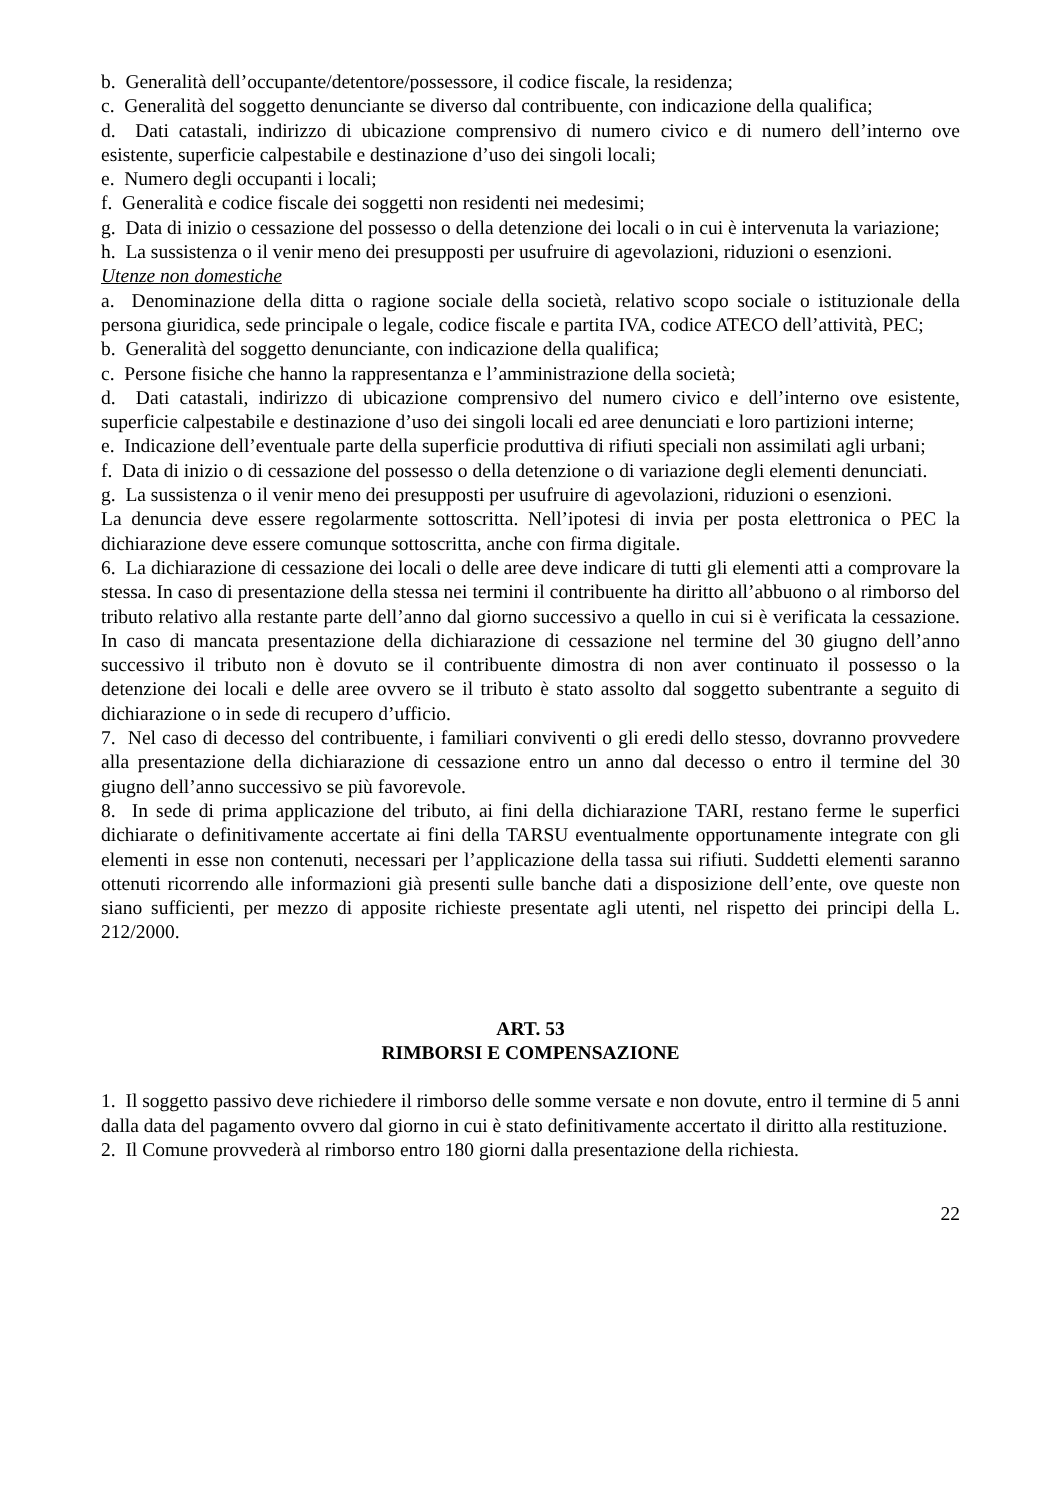b. Generalità dell’occupante/detentore/possessore, il codice fiscale, la residenza;
c. Generalità del soggetto denunciante se diverso dal contribuente, con indicazione della qualifica;
d. Dati catastali, indirizzo di ubicazione comprensivo di numero civico e di numero dell’interno ove esistente, superficie calpestabile e destinazione d’uso dei singoli locali;
e. Numero degli occupanti i locali;
f. Generalità e codice fiscale dei soggetti non residenti nei medesimi;
g. Data di inizio o cessazione del possesso o della detenzione dei locali o in cui è intervenuta la variazione;
h. La sussistenza o il venir meno dei presupposti per usufruire di agevolazioni, riduzioni o esenzioni.
Utenze non domestiche
a. Denominazione della ditta o ragione sociale della società, relativo scopo sociale o istituzionale della persona giuridica, sede principale o legale, codice fiscale e partita IVA, codice ATECO dell’attività, PEC;
b. Generalità del soggetto denunciante, con indicazione della qualifica;
c. Persone fisiche che hanno la rappresentanza e l’amministrazione della società;
d. Dati catastali, indirizzo di ubicazione comprensivo del numero civico e dell’interno ove esistente, superficie calpestabile e destinazione d’uso dei singoli locali ed aree denunciati e loro partizioni interne;
e. Indicazione dell’eventuale parte della superficie produttiva di rifiuti speciali non assimilati agli urbani;
f. Data di inizio o di cessazione del possesso o della detenzione o di variazione degli elementi denunciati.
g. La sussistenza o il venir meno dei presupposti per usufruire di agevolazioni, riduzioni o esenzioni.
La denuncia deve essere regolarmente sottoscritta. Nell’ipotesi di invia per posta elettronica o PEC la dichiarazione deve essere comunque sottoscritta, anche con firma digitale.
6. La dichiarazione di cessazione dei locali o delle aree deve indicare di tutti gli elementi atti a comprovare la stessa. In caso di presentazione della stessa nei termini il contribuente ha diritto all’abbuono o al rimborso del tributo relativo alla restante parte dell’anno dal giorno successivo a quello in cui si è verificata la cessazione. In caso di mancata presentazione della dichiarazione di cessazione nel termine del 30 giugno dell’anno successivo il tributo non è dovuto se il contribuente dimostra di non aver continuato il possesso o la detenzione dei locali e delle aree ovvero se il tributo è stato assolto dal soggetto subentrante a seguito di dichiarazione o in sede di recupero d’ufficio.
7. Nel caso di decesso del contribuente, i familiari conviventi o gli eredi dello stesso, dovranno provvedere alla presentazione della dichiarazione di cessazione entro un anno dal decesso o entro il termine del 30 giugno dell’anno successivo se più favorevole.
8. In sede di prima applicazione del tributo, ai fini della dichiarazione TARI, restano ferme le superfici dichiarate o definitivamente accertate ai fini della TARSU eventualmente opportunamente integrate con gli elementi in esse non contenuti, necessari per l’applicazione della tassa sui rifiuti. Suddetti elementi saranno ottenuti ricorrendo alle informazioni già presenti sulle banche dati a disposizione dell’ente, ove queste non siano sufficienti, per mezzo di apposite richieste presentate agli utenti, nel rispetto dei principi della L. 212/2000.
ART. 53
RIMBORSI E COMPENSAZIONE
1. Il soggetto passivo deve richiedere il rimborso delle somme versate e non dovute, entro il termine di 5 anni dalla data del pagamento ovvero dal giorno in cui è stato definitivamente accertato il diritto alla restituzione.
2. Il Comune provvederà al rimborso entro 180 giorni dalla presentazione della richiesta.
22